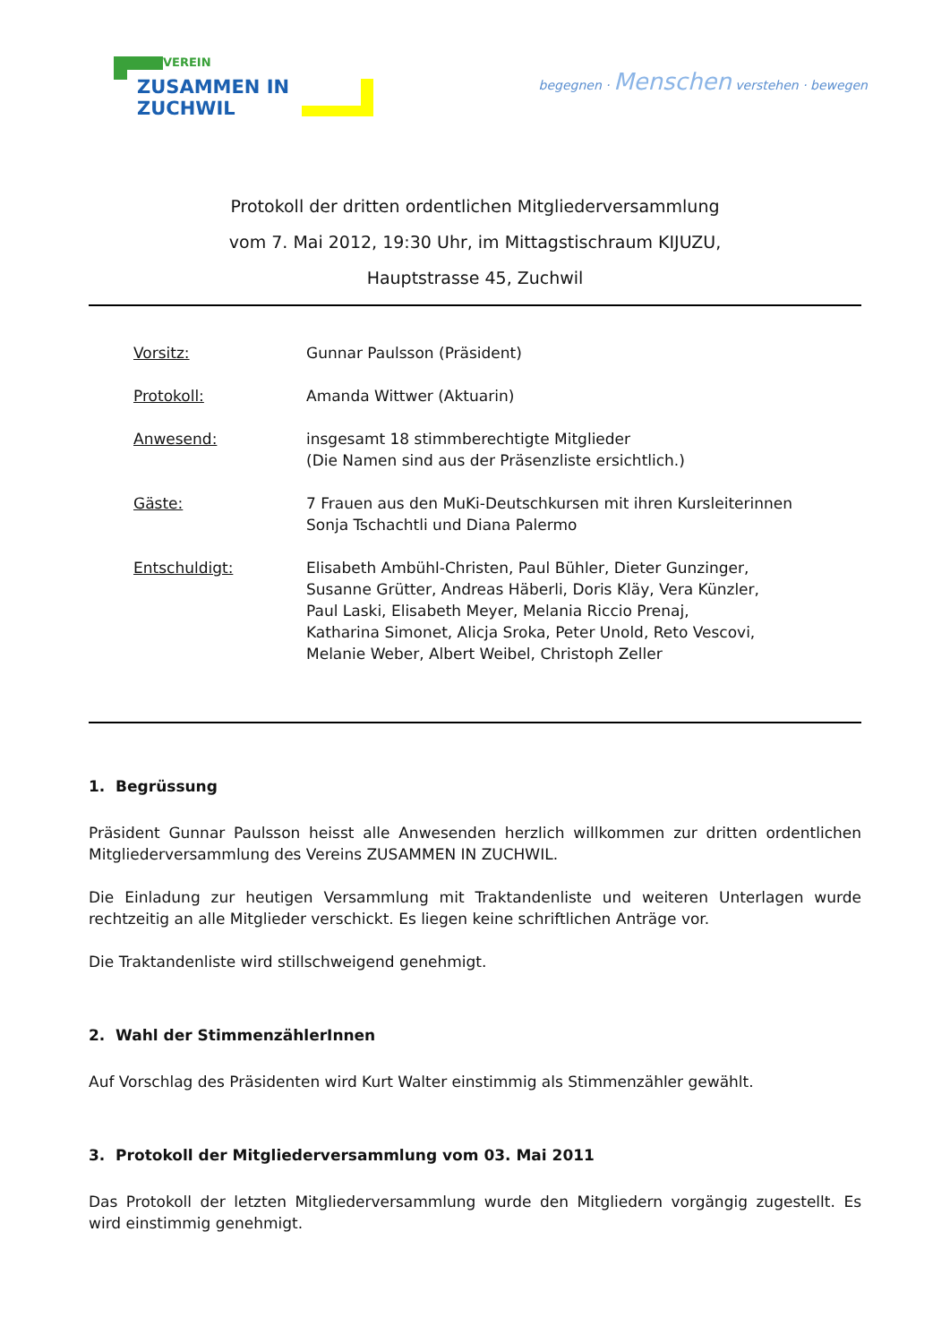VEREIN
ZUSAMMEN IN ZUCHWIL
begegnen · Menschen verstehen · bewegen
Protokoll der dritten ordentlichen Mitgliederversammlung
vom 7. Mai 2012, 19:30 Uhr, im Mittagstischraum KIJUZU,
Hauptstrasse 45, Zuchwil
| Vorsitz: | Gunnar Paulsson (Präsident) |
| Protokoll: | Amanda Wittwer (Aktuarin) |
| Anwesend: | insgesamt 18 stimmberechtigte Mitglieder (Die Namen sind aus der Präsenzliste ersichtlich.) |
| Gäste: | 7 Frauen aus den MuKi-Deutschkursen mit ihren Kursleiterinnen Sonja Tschachtli und Diana Palermo |
| Entschuldigt: | Elisabeth Ambühl-Christen, Paul Bühler, Dieter Gunzinger, Susanne Grütter, Andreas Häberli, Doris Kläy, Vera Künzler, Paul Laski, Elisabeth Meyer, Melania Riccio Prenaj, Katharina Simonet, Alicja Sroka, Peter Unold, Reto Vescovi, Melanie Weber, Albert Weibel, Christoph Zeller |
1. Begrüssung
Präsident Gunnar Paulsson heisst alle Anwesenden herzlich willkommen zur dritten ordentlichen Mitgliederversammlung des Vereins ZUSAMMEN IN ZUCHWIL.
Die Einladung zur heutigen Versammlung mit Traktandenliste und weiteren Unterlagen wurde rechtzeitig an alle Mitglieder verschickt. Es liegen keine schriftlichen Anträge vor.
Die Traktandenliste wird stillschweigend genehmigt.
2. Wahl der StimmenzählerInnen
Auf Vorschlag des Präsidenten wird Kurt Walter einstimmig als Stimmenzähler gewählt.
3. Protokoll der Mitgliederversammlung vom 03. Mai 2011
Das Protokoll der letzten Mitgliederversammlung wurde den Mitgliedern vorgängig zugestellt. Es wird einstimmig genehmigt.